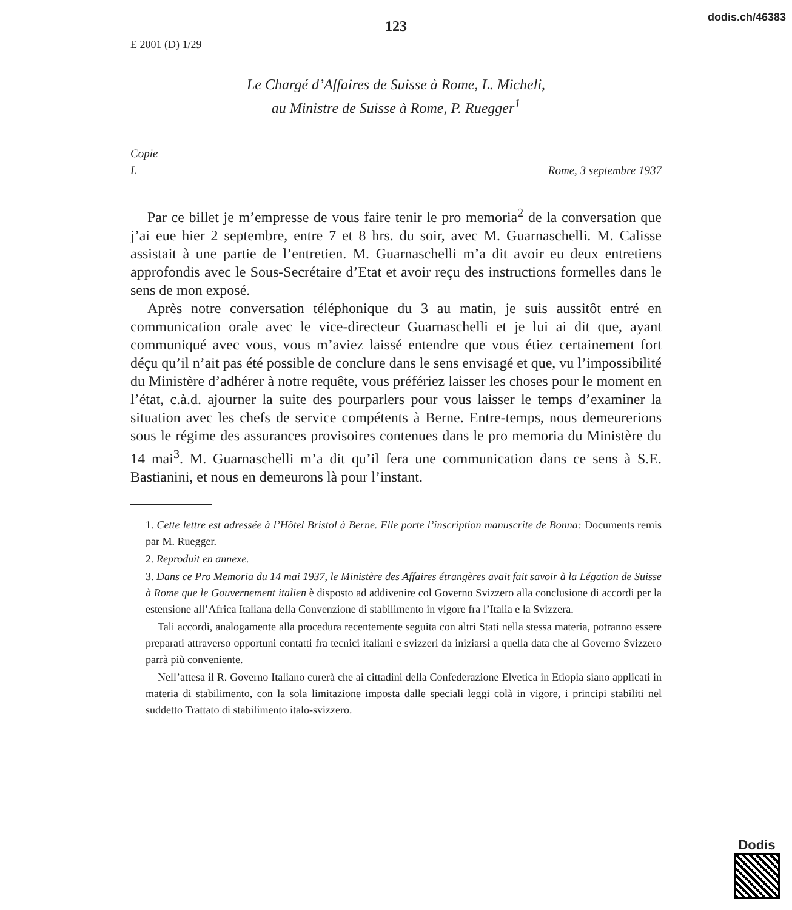dodis.ch/46383
123
E 2001 (D) 1/29
Le Chargé d’Affaires de Suisse à Rome, L. Micheli,
au Ministre de Suisse à Rome, P. Ruegger<sup>1</sup>
Copie
L Rome, 3 septembre 1937
Par ce billet je m’empresse de vous faire tenir le pro memoria<sup>2</sup> de la conversation que j’ai eue hier 2 septembre, entre 7 et 8 hrs. du soir, avec M. Guarnaschelli. M. Calisse assistait à une partie de l’entretien. M. Guarnaschelli m’a dit avoir eu deux entretiens approfondis avec le Sous-Secrétaire d’Etat et avoir reçu des instructions formelles dans le sens de mon exposé.
Après notre conversation téléphonique du 3 au matin, je suis aussitôt entré en communication orale avec le vice-directeur Guarnaschelli et je lui ai dit que, ayant communiqué avec vous, vous m’aviez laissé entendre que vous étiez certainement fort déçu qu’il n’ait pas été possible de conclure dans le sens envisagé et que, vu l’impossibilité du Ministère d’adhérer à notre requête, vous préfériez laisser les choses pour le moment en l’état, c.à.d. ajourner la suite des pourparlers pour vous laisser le temps d’examiner la situation avec les chefs de service compétents à Berne. Entre-temps, nous demeurerions sous le régime des assurances provisoires contenues dans le pro memoria du Ministère du 14 mai<sup>3</sup>. M. Guarnaschelli m’a dit qu’il fera une communication dans ce sens à S.E. Bastianini, et nous en demeurons là pour l’instant.
1. Cette lettre est adressée à l’Hôtel Bristol à Berne. Elle porte l’inscription manuscrite de Bonna: Documents remis par M. Ruegger.
2. Reproduit en annexe.
3. Dans ce Pro Memoria du 14 mai 1937, le Ministère des Affaires étrangères avait fait savoir à la Légation de Suisse à Rome que le Gouvernement italien è disposto ad addivenire col Governo Svizzero alla conclusione di accordi per la estensione all’Africa Italiana della Convenzione di stabilimento in vigore fra l’Italia e la Svizzera.
Tali accordi, analogamente alla procedura recentemente seguita con altri Stati nella stessa materia, potranno essere preparati attraverso opportuni contatti fra tecnici italiani e svizzeri da iniziarsi a quella data che al Governo Svizzero parrà più conveniente.
Nell’attesa il R. Governo Italiano curerà che ai cittadini della Confederazione Elvetica in Etiopia siano applicati in materia di stabilimento, con la sola limitazione imposta dalle speciali leggi colà in vigore, i principi stabiliti nel suddetto Trattato di stabilimento italo-svizzero.
Dodis